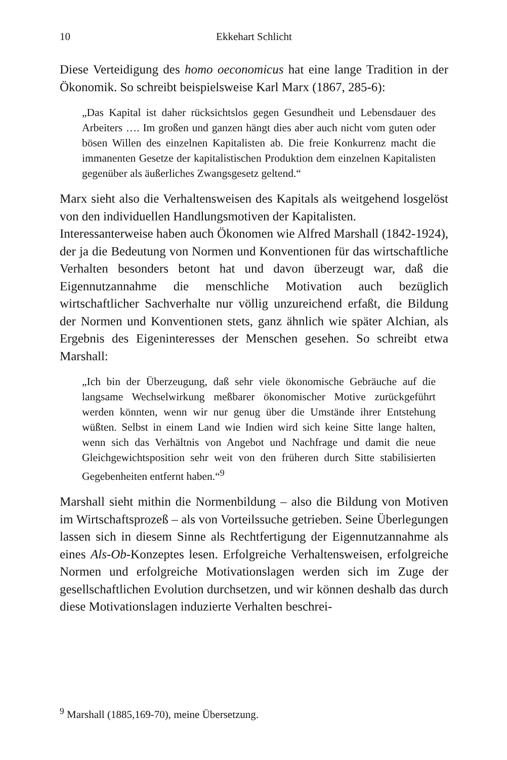10
Ekkehart Schlicht
Diese Verteidigung des homo oeconomicus hat eine lange Tradition in der Ökonomik. So schreibt beispielsweise Karl Marx (1867, 285-6):
„Das Kapital ist daher rücksichtslos gegen Gesundheit und Lebensdauer des Arbeiters …. Im großen und ganzen hängt dies aber auch nicht vom guten oder bösen Willen des einzelnen Kapitalisten ab. Die freie Konkurrenz macht die immanenten Gesetze der kapitalistischen Produktion dem einzelnen Kapitalisten gegenüber als äußerliches Zwangsgesetz geltend.“
Marx sieht also die Verhaltensweisen des Kapitals als weitgehend losgelöst von den individuellen Handlungsmotiven der Kapitalisten.
Interessanterweise haben auch Ökonomen wie Alfred Marshall (1842-1924), der ja die Bedeutung von Normen und Konventionen für das wirtschaftliche Verhalten besonders betont hat und davon überzeugt war, daß die Eigennutzannahme die menschliche Motivation auch bezüglich wirtschaftlicher Sachverhalte nur völlig unzureichend erfaßt, die Bildung der Normen und Konventionen stets, ganz ähnlich wie später Alchian, als Ergebnis des Eigeninteresses der Menschen gesehen. So schreibt etwa Marshall:
„Ich bin der Überzeugung, daß sehr viele ökonomische Gebräuche auf die langsame Wechselwirkung meßbarer ökonomischer Motive zurückgeführt werden könnten, wenn wir nur genug über die Umstände ihrer Entstehung wüßten. Selbst in einem Land wie Indien wird sich keine Sitte lange halten, wenn sich das Verhältnis von Angebot und Nachfrage und damit die neue Gleichgewichtsposition sehr weit von den früheren durch Sitte stabilisierten Gegebenheiten entfernt haben.“<sup>9</sup>
Marshall sieht mithin die Normenbildung – also die Bildung von Motiven im Wirtschaftsprozeß – als von Vorteilssuche getrieben. Seine Überlegungen lassen sich in diesem Sinne als Rechtfertigung der Eigennutzannahme als eines Als-Ob-Konzeptes lesen. Erfolgreiche Verhaltensweisen, erfolgreiche Normen und erfolgreiche Motivationslagen werden sich im Zuge der gesellschaftlichen Evolution durchsetzen, und wir können deshalb das durch diese Motivationslagen induzierte Verhalten beschrei-
<sup>9</sup> Marshall (1885,169-70), meine Übersetzung.